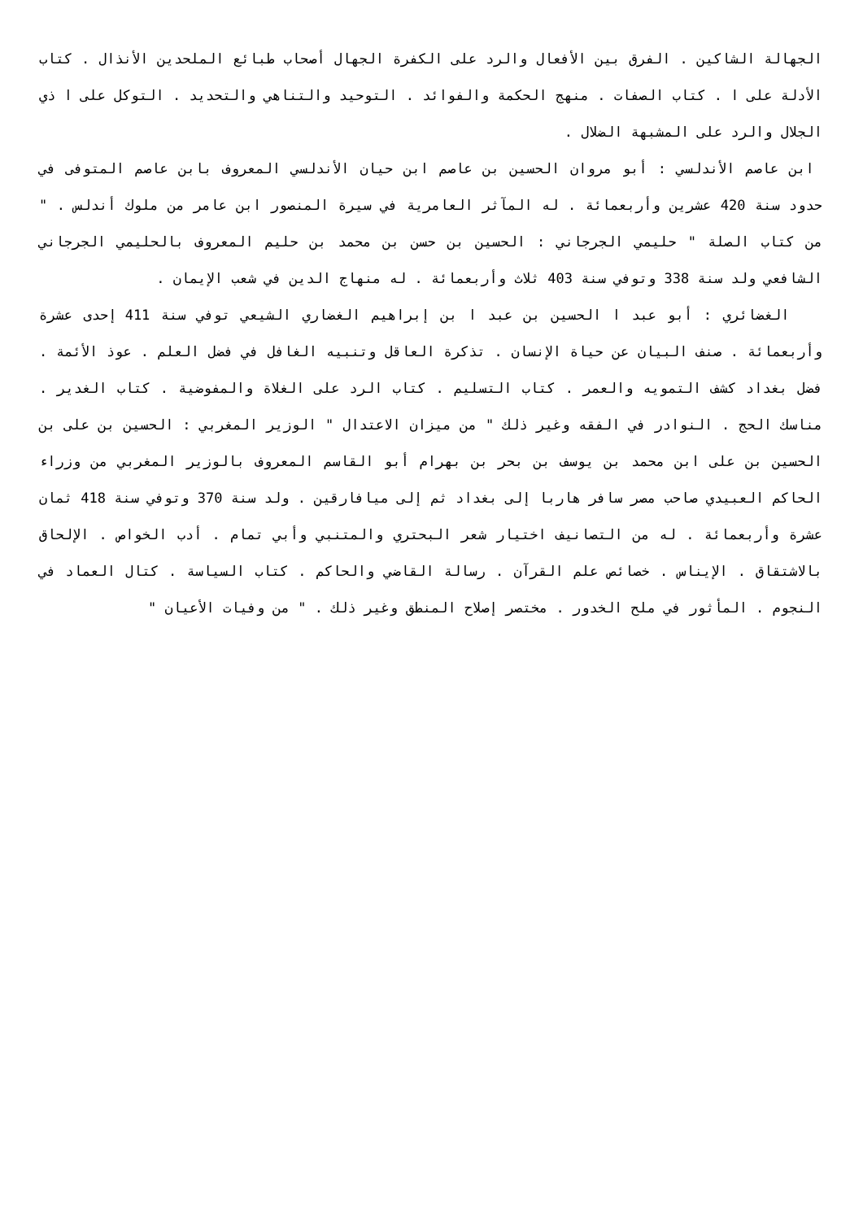الجهالة الشاكين . الفرق بين الأفعال والرد على الكفرة الجهال أصحاب طبائع الملحدين الأنذال . كتاب الأدلة على ا . كتاب الصفات . منهج الحكمة والفوائد . التوحيد والتناهي والتحديد . التوكل على ا ذي الجلال والرد على المشبهة الضلال .
ابن عاصم الأندلسي : أبو مروان الحسين بن عاصم ابن حيان الأندلسي المعروف بابن عاصم المتوفى في حدود سنة 420 عشرين وأربعمائة . له المآثر العامرية في سيرة المنصور ابن عامر من ملوك أندلس . " من كتاب الصلة " حليمي الجرجاني : الحسين بن حسن بن محمد بن حليم المعروف بالحليمي الجرجاني الشافعي ولد سنة 338 وتوفي سنة 403 ثلاث وأربعمائة . له منهاج الدين في شعب الإيمان .
الغضائري : أبو عبد ا الحسين بن عبد ا بن إبراهيم الغضاري الشيعي توفي سنة 411 إحدى عشرة وأربعمائة . صنف البيان عن حياة الإنسان . تذكرة العاقل وتنبيه الغافل في فضل العلم . عوذ الأئمة . فضل بغداد كشف التمويه والعمر . كتاب التسليم . كتاب الرد على الغلاة والمفوضية . كتاب الغدير . مناسك الحج . النوادر في الفقه وغير ذلك " من ميزان الاعتدال " الوزير المغربي : الحسين بن على بن الحسين بن على ابن محمد بن يوسف بن بحر بن بهرام أبو القاسم المعروف بالوزير المغربي من وزراء الحاكم العبيدي صاحب مصر سافر هاربا إلى بغداد ثم إلى ميافارقين . ولد سنة 370 وتوفي سنة 418 ثمان عشرة وأربعمائة . له من التصانيف اختيار شعر البحتري والمتنبي وأبي تمام . أدب الخواص . الإلحاق بالاشتقاق . الإيناس . خصائص علم القرآن . رسالة القاضي والحاكم . كتاب السياسة . كتال العماد في النجوم . المأثور في ملح الخدور . مختصر إصلاح المنطق وغير ذلك . " من وفيات الأعيان "